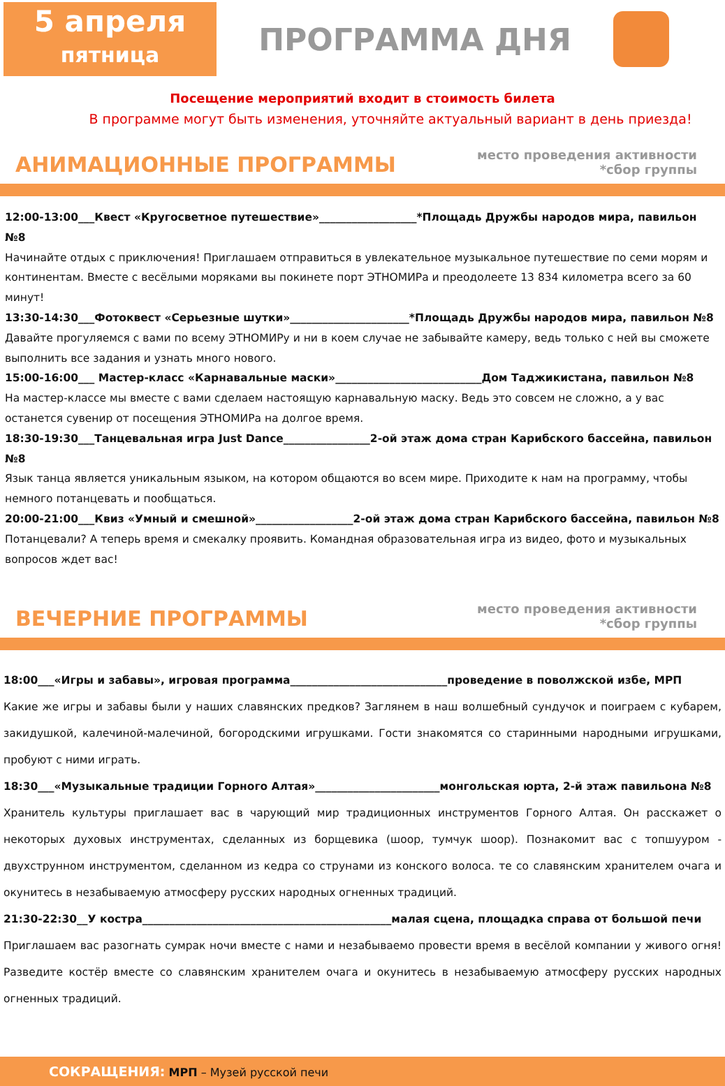5 апреля
пятница
ПРОГРАММА ДНЯ
Посещение мероприятий входит в стоимость билета
В программе могут быть изменения, уточняйте актуальный вариант в день приезда!
АНИМАЦИОННЫЕ ПРОГРАММЫ
место проведения активности
*сбор группы
12:00-13:00___Квест «Кругосветное путешествие»__________________*Площадь Дружбы народов мира, павильон №8
Начинайте отдых с приключения! Приглашаем отправиться в увлекательное музыкальное путешествие по семи морям и континентам. Вместе с весёлыми моряками вы покинете порт ЭТНОМИРа и преодолеете 13 834 километра всего за 60 минут!
13:30-14:30___Фотоквест «Серьезные шутки»______________________*Площадь Дружбы народов мира, павильон №8
Давайте прогуляемся с вами по всему ЭТНОМИРу и ни в коем случае не забывайте камеру, ведь только с ней вы сможете выполнить все задания и узнать много нового.
15:00-16:00___ Мастер-класс «Карнавальные маски»___________________________Дом Таджикистана, павильон №8
На мастер-классе мы вместе с вами сделаем настоящую карнавальную маску. Ведь это совсем не сложно, а у вас останется сувенир от посещения ЭТНОМИРа на долгое время.
18:30-19:30___Танцевальная игра Just Dance________________2-ой этаж дома стран Карибского бассейна, павильон №8
Язык танца является уникальным языком, на котором общаются во всем мире. Приходите к нам на программу, чтобы немного потанцевать и пообщаться.
20:00-21:00___Квиз «Умный и смешной»__________________2-ой этаж дома стран Карибского бассейна, павильон №8
Потанцевали? А теперь время и смекалку проявить. Командная образовательная игра из видео, фото и музыкальных вопросов ждет вас!
ВЕЧЕРНИЕ ПРОГРАММЫ
место проведения активности
*сбор группы
18:00___«Игры и забавы», игровая программа_____________________________проведение в поволжской избе, МРП
Какие же игры и забавы были у наших славянских предков? Заглянем в наш волшебный сундучок и поиграем с кубарем, закидушкой, калечиной-малечиной, богородскими игрушками. Гости знакомятся со старинными народными игрушками, пробуют с ними играть.
18:30___«Музыкальные традиции Горного Алтая»_______________________монгольская юрта, 2-й этаж павильона №8
Хранитель культуры приглашает вас в чарующий мир традиционных инструментов Горного Алтая. Он расскажет о некоторых духовых инструментах, сделанных из борщевика (шоор, тумчук шоор). Познакомит вас с топшууром - двухструнном инструментом, сделанном из кедра со струнами из конского волоса. те со славянским хранителем очага и окунитесь в незабываемую атмосферу русских народных огненных традиций.
21:30-22:30__У костра______________________________________________малая сцена, площадка справа от большой печи
Приглашаем вас разогнать сумрак ночи вместе с нами и незабываемо провести время в весёлой компании у живого огня! Разведите костёр вместе со славянским хранителем очага и окунитесь в незабываемую атмосферу русских народных огненных традиций.
СОКРАЩЕНИЯ: МРП – Музей русской печи